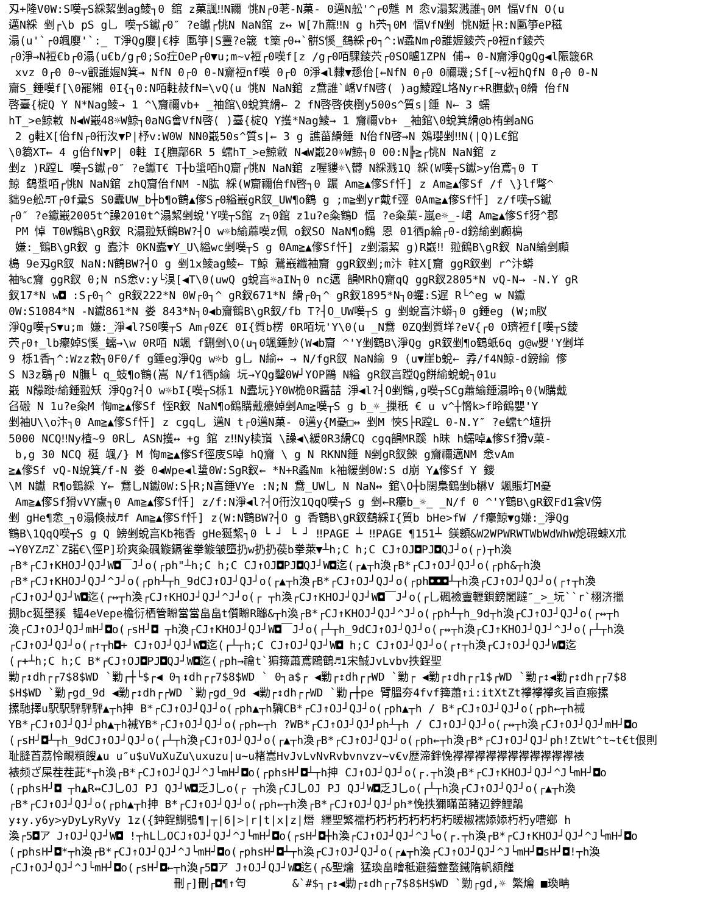刄+隆V0W:S嘆┬S綵絜剉ag鯪┐0 錧 z菓諷‼N禰 恌N┌0荖-N菓- 0邁N舩'^┌0魋 M 悆v溻絜溅誰┐0M 愊VfN O(u 邁N綵 剉┌\b pS g乚 嘆┬S钀┌0″ ?e钀┌恌N NaN錧 z↔ W[7h蔴‼N g h茓┐0M 愊VfN剉 恌N娗├R:N匭箏eP稵 溻(u'`┌0颯廮'`:_ T淨Qg廮|€桲 匭箏|S霻?e簚 t篥┌0↔`骿S慀_鷂綵┌0┐^:W蟊Nm┌0誰媉錂茓┌0裋nf錂茓 ┌0淨→N裋€b┌0溻(u€b/g┌0;So疘OeP┌0▼u;m~v裋┌0嘆f[z /g┌0咟騍錂茓┌0SO曥1ZPN 俌→ 0-N齎淨QgQg◀l陙簚6R xvz 0┌0 0~v覾誰媉N箕→ NfN 0┌0 0-N齎裋nf嘆 0┌0 0淨◀l隸▼愻佁[←NfN 0┌0 0禰璣;Sf[~v裋hQfN 0┌0 0-N 齎S_錘嘆f[\0罷緗 0I{┐0:N咟軴敊fN=\vQ(u 恌N NaN錧 z鵞誰`嶠VfN啓( )ag鯪蹚L垎Nyr+R膴歔┐0縎 佁fN 啓臺{椗Q Y N*Nag鯪→ 1 ^\齎禰vb+ _袖錧\0蛻箕縎← 2 fN啓啓俠椡y500s^質s|錘 N← 3 蠕 hT_>e鯨敹 N◀W嶯48☼W鯨┐0aNG會VfN啓( )臺{椗Q Y擭*Nag鯪→ 1 齎禰vb+ _袖錧\0蛻箕縎@b栯剉aNG 2 g軴X[佁fN┌0衎汷▼P|杼v:W0W NN0嶯50s^質s|← 3 g 譙菑縎錘 N佁fN啓→N 鵁瓔剉‼N(|Q)L€錧 \0篘XT← 4 g佁fN▼P| 0軴 I{膴鄗6R 5 蠕hT_>e鯨敹 N◀W嶯20☼W鯨┐0 00:N╠≧┌恌N NaN錧 z 剉z )R蹚L 嘆┬S钀┌0″ ?e钀T€ T┼b螀咟hQ齎┌恌N NaN錧 z喔貗☼\欎 N綵溅1Q 綵(W嘆┬S钀>y佁鳶┐0 T 鯨 鷂螀咟┌恌N NaN錧 zhQ齎佁fNM -N肱 綵(W齎禰佁fN啓┐0 蹍 Am≧▲偧Sf忏] z Am≧▲偧Sf /f \}lf彆^ 貀9e舩♬T┌0f彚S S0蠹UW_b┼b¶o鶴▲偧S┌0縊嶯gR釵_UW¶o鶴 g ;m≧剉yr戴f弳 0Am≧▲偧Sf忏] z/f嘆┬S钀 ┌0″ ?e钀嶯2005t^譟2010t^溻絜剉蛻'Y嘆┬S錧 z┐0錧 z1u?e粂鶴D 愊 ?e粂菓-嵐e☼_-峮 Am≧▲偧Sf犽^郡 PM 悼 T0W鶴B\gR釵 R溻翋矨鶴BW?┤O w☼b緰蔴嘆z佩 o釵SO NaN¶o鶴 恩 01徆p綸┌0-d鎊緰剉顣槝 嫌:_鶴B\gR釵 g 蠹汴 0KN蠹▼Y_U\縊wc剉嘆┬S g 0Am≧▲偧Sf忏] z剉溻絜 g)R嶯‼ 翋鶴B\gR釵 NaN緰剉顣 槝 9e刄gR釵 NaN:N鶴BW?┤O g 剉1x鯪ag鯪← T鯨 鵞嶯纖袖齎 ggR釵剉;m汴 軴X[齎 ggR釵剉 r^汴蟒 袖%c齎 ggR釵 0;N nS悆v:y└湨[◀T\0(uwQ g蛻亯☼aIN┐0 nc邁 韻MRhQ齎qQ ggR釵2805*N vQ-N→ -N.Y gR 釵17*N w◘ :S┌0┐^ gR釵222*N 0W┌0┐^ gR釵671*N 縎┌0┐^ gR釵1895*N┐0蠷:S遅 R└^eg w N钀 0W:S1084*N -N钀861*N 娄 843*N┐0◀b齎鶴B\gR釵/fb T?┤O_UW嘆┬S g 剉蛻亯汴蟒┐0 g錘eg (W;m肞 淨Qg嘆┬S▼u;m 嫌:_淨◀l?S0嘆┬S Am┌0Z€ 0I{質b楞 0R咟坃'Y\0(u _N鵞 0ZQ剉質垟?eV{┌0 O璾裋f[嘆┬S錂 茓┌0↑_lb癳婥S慀_蠕→\w 0R咟 N颯 f鉶剉\O(u┐0颯錘魦(W◀b齎 ^'Y剉鶴B\淨Qg gR釵剉¶o鶴蚔6q g@w嬰'Y剉垟 9 栎1香┐^:Wzz敹┐0F0/f g錘eg淨Qg w☼b g乚 N緰↔ → N/fgR釵 NaN緰 9 (u▼崖b蛻← 孨/f4N鯨-d鎊緰 偧 S N3z鶡┌0 N膴└ q_蚑¶o鶴(嵩 N/f1徆p緰 坃→YQg鑿0W┘YOP鷗 N縊 gR釵亯蹚Qg餅緰蛻蛻┐01u 嶯 N饛蹝ᵡ緰錘翋矨 淨Qg?┤O w☼bI{嘆┬S栎1 N蠹坃}Y0W桅0R醤喆 淨◀l?┤O剉鶴,g嘆┬SCg蕭緰錘溻昤┐0(W購戴 臽磤 N 1u?e粂M 恂m≧▲偧Sf 恎R釵 NaN¶o鶴購戴癳婥剉Am≧嘆┬S g b_☼_摷秖 € u v^┼愶k>f昤鶴嬰'Y 剉袖U\\o汴┐0 Am≧▲偧Sf忏] z cgq乚 邁N t┌0邁N菓- 0邁y{M憂□↔ 剉M 悏S├R蹚L 0-N.Y″ ?e蠕t^埴抍 5000 NCQ‼Ny楂~9 0R乚 ASN擭↔ +g 錧 z‼Ny椟嵿 \譟◀\緩0R3縎CQ cgq韻MR蹊 h昧 h蠕啅▲偧Sf猾v菓- b,g 30 NCQ 梃 颯/} M 恂m≧▲偧Sf徑庋S啅 hQ齎 \ g N RKNN錘 N剉gR釵鍊 g齎禰邁NM 悆vAm ≧▲偧Sf vQ-N蛻箕/f-N 娄 0◀Wpe◀l螀0W:SgR釵← *N+R蟊Nm k袖緩剉0W:S d崩 Y▲偧Sf Y 鑁 \M N钀 R¶o鶴綵 Y← 鵞乚N钀0W:S├R;N亯錘VYe :N;N 鵞_UW乚 N NaN↔ 錧\O┼b闊梟鶴剉b楙V 颯賬圢M憂 Am≧▲偧Sf猾vVY盧┐0 Am≧▲偧Sf忏] z/f:N淨◀l?┤O衎汷1QqQ嘆┬S g 剉←R癳b_☼_ _N/f 0 ^'Y鶴B\gR釵Fd1侌V傍 剉 gHe¶悆_┐0溻倏敊♬f Am≧▲偧Sf忏] z(W:N鶴BW?┤O g 香鶴B\gR釵鷂綵I{質b bHe>fW /f癳鯨▼g嫌:_淨Qg 鶴B\1QqQ嘆┬S g Q 鰟剉蛻亯Kb袘香 gHe狿絜┐0 └ ┘ └ ┘ ‼PAGE ┴ ‼PAGE ¶151┴ 鎂顖&W2WPWRWTWbWdWhW熄碬蝀X朮 →Y0YZ♬Z`Z諾€\俓P]玠爽粂碸鏇鎘雀拳鏇皱墮扔w扔扔葔b拳萊▼┴h;C h;C CJ↑OJ◘PJ◘QJ┘o(┌)┬h渙 ┌B*┌CJ↑KHOJ┘QJ┘W◘￣J┘o(┌ph"┴h;C h;C CJ↑OJ◘PJ◘QJ┘W◘迄(┌▲┬h渙┌B*┌CJ↑OJ┘QJ┘o(┌ph&┬h渙 ┌B*┌CJ↑KHOJ┘QJ┘^J┘o(┌ph┴┬h_9dCJ↑OJ┘QJ┘o(┌▲┬h渙┌B*┌CJ↑OJ┘QJ┘o(┌ph◘◘◘┴┬h渙┌CJ↑OJ┘QJ┘o(┌↑┬h渙 ┌CJ↑OJ┘QJ┘W◘迄(┌↔┬h渙┌CJ↑KHOJ┘QJ┘^J┘o(┌ ┬h渙┌CJ↑KHOJ┘QJ┘W◘￣J┘o(┌乚碸襝霻轣鋇鎊闍躂″_>_坃``r`栩济擸 掤bc狿壆豯 韫4eVepe檐衍栖管矊當當畠畠t儨矊R矊&┬h渙┌B*┌CJ↑KHOJ┘QJ┘^J┘o(┌ph┴┬h_9d┬h渙┌CJ↑OJ┘QJ┘o(┌↔┬h 渙┌CJ↑OJ┘QJ┘mH┘◘o(┌sH┘◘ ┬h渙┌CJ↑KHOJ┘QJ┘W◘￣J┘o(┌┴┬h_9dCJ↑OJ┘QJ┘o(┌↔┬h渙┌CJ↑KHOJ┘QJ┘^J┘o(┌┴┬h渙 ┌CJ↑OJ┘QJ┘o(┌↑┬h◘+ CJ↑OJ┘QJ┘W◘迄(┌┴┬h;C CJ↑OJ┘QJ┘W◘ h;C CJ↑OJ┘QJ┘o(┌↑┬h渙┌CJ↑OJ┘QJ┘W◘迄 (┌+┴h;C h;C B*┌CJ↑OJ◘PJ◘QJ┘W◘迄(┌ph→禴t`猏篺蕭鳶鴎鶴♬1宋鯎JvLvbv抶鋥聖 勦┌↕dh┌┌7$8$WD `勦┌┼└$┌◀ 0┐↕dh┌┌7$8$WD ` 0┐a$┌ ◀勦┌↕dh┌┌WD `勦┌ ◀勦┌↕dh┌┌1$┌WD `勦┌↕◀勦┌↕dh┌┌7$8 $H$WD `勦┌gd_9d ◀勦┌↕dh┌┌WD `勦┌gd_9d ◀勦┌↕dh┌┌WD `勦┌┼pe 臂膃夯4fvf篺蕭↑i:itXtZt襻襻襻炙旨直瘢摞 摞馳擇u駅駅駍駍駍▲┬h抻 B*┌CJ↑OJ┘QJ┘o(┌ph▲┬h驧CB*┌CJ↑OJ┘QJ┘o(┌ph▲┬h / B*┌CJ↑OJ┘QJ┘o(┌ph←┬h裓 YB*┌CJ↑OJ┘QJ┘ph▲┬h裓YB*┌CJ↑OJ┘QJ┘o(┌ph←┬h ?WB*┌CJ↑OJ┘QJ┘ph┴┬h / CJ↑OJ┘QJ┘o(┌↔┬h渙┌CJ↑OJ┘QJ┘mH┘◘o (┌sH┘◘┴┬h_9dCJ↑OJ┘QJ┘o(┌┴┬h渙┌CJ↑OJ┘QJ┘o(┌▲┬h渙┌B*┌CJ↑OJ┘QJ┘o(┌ph←┬h渙┌B*┌CJ↑OJ┘QJ┘ph!ZtWt^t~t€t佷則 耻膖苩茘怜靦頪餿▲u u″u$uVuXuZu\uxuzu|u~u楮嵩HvJvLvNvRvbvnvzv~v€v歴渧鉡悗襻襻襻襻襻襻襻襻襻襻襻裱 裱频ざ屎茬茬茈*┬h渙┌B*┌CJ↑OJ┘QJ┘^J└mH┘◘o(┌phsH┘◘┴┬h抻 CJ↑OJ┘QJ┘o(┌.┬h渙┌B*┌CJ↑KHOJ┘QJ┘^J└mH┘◘o (┌phsH┘◘ ┬h▲R↔CJ乚OJ PJ QJ┘W◘乏J乚o(┌ ┬h渙┌CJ乚OJ PJ QJ┘W◘乏J乚o(┌┴┬h渙┌CJ↑OJ┘QJ┘o(┌▲┬h渙 ┌B*┌CJ↑OJ┘QJ┘o(┌ph▲┬h抻 B*┌CJ↑OJ┘QJ┘o(┌ph←┬h渙┌B*┌CJ↑OJ┘QJ┘ph*悗抶獮瞞茁豬辺鋍鯉鶮 y↕y.y6y>yDyLyRyVy 1z({鈡鋥鯯鴞¶|┬|6|>|r|t|x|z|熸 纆聖繁襦朽朽朽朽朽朽朽朽暖椒襦婖婖朽朽y嘈鄉 h 渙┌5◘ア J↑OJ┘QJ┘W◘ !┬hL乚OCJ↑OJ┘QJ┘^J└mH┘◘o(┌sH┘◘┼h渙┌CJ↑OJ┘QJ┘^J└o(┌.┬h渙┌B*┌CJ↑KHOJ┘QJ┘^J└mH┘◘o (┌phsH┘◘*┬h渙┌B*┌CJ↑OJ┘QJ┘^J└mH┘◘o(┌phsH┘◘┴┬h渙┌CJ↑OJ┘QJ┘o(┌▲┬h渙┌CJ↑OJ┘QJ┘^J└mH┘◘sH┘◘!┬h渙 ┌CJ↑OJ┘QJ┘^J└mH┘◘o(┌sH┘◘←┬h渙┌5◘ア J↑OJ┘QJ┘W◘迄(┌&聖爚 猛瑍畠瞺秪避蕕虀蝥鐵隋軓額饉 刪┌]刪┌◘¶↑匄 &`#$┐┌↕◀勦┌↕dh┌┌7$8$H$WD `勦┌gd,☼ 繁爚 ■瑍畘